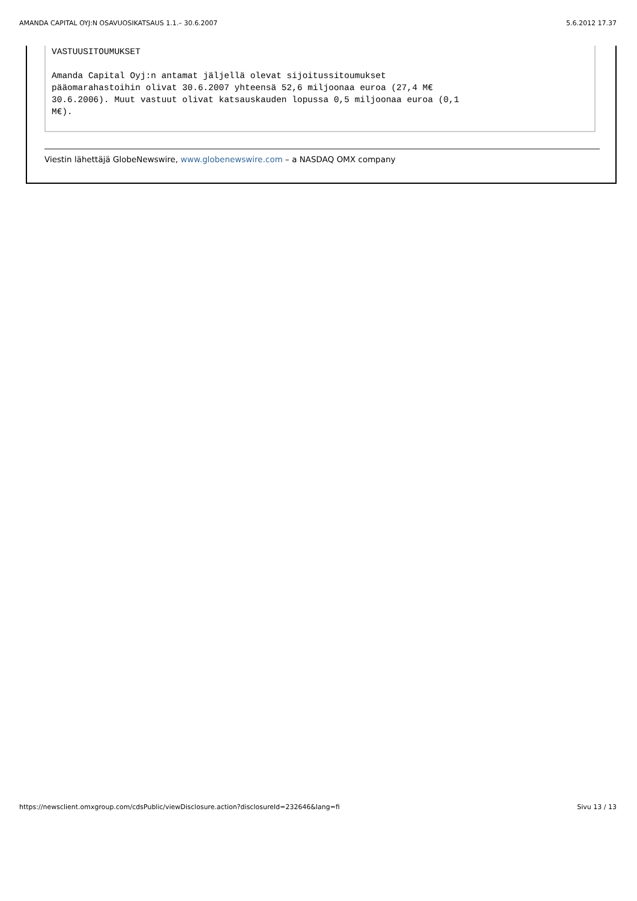AMANDA CAPITAL OYJ:N OSAVUOSIKATSAUS 1.1.– 30.6.2007 5.6.2012 17.37
VASTUUSITOUMUKSET Amanda Capital Oyj:n antamat jäljellä olevat sijoitussitoumukset pääomarahastoihin olivat 30.6.2007 yhteensä 52,6 miljoonaa euroa (27,4 M€ 30.6.2006). Muut vastuut olivat katsauskauden lopussa 0,5 miljoonaa euroa (0,1 M€).
Viestin lähettäjä GlobeNewswire, www.globenewswire.com – a NASDAQ OMX company
https://newsclient.omxgroup.com/cdsPublic/viewDisclosure.action?disclosureId=232646&lang=fi Sivu 13 / 13